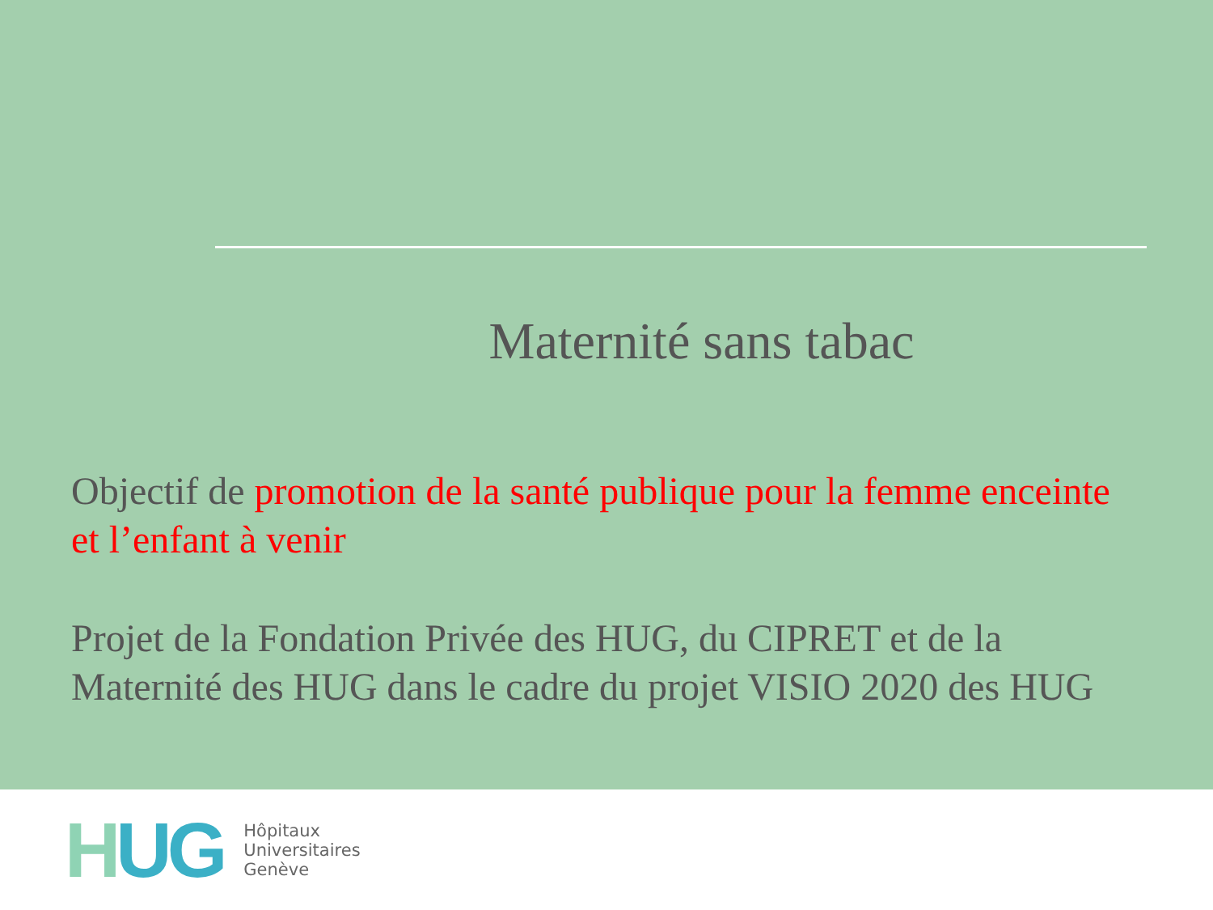Maternité sans tabac
Objectif de promotion de la santé publique pour la femme enceinte et l’enfant à venir
Projet de la Fondation Privée des HUG, du CIPRET et de la Maternité des HUG dans le cadre du projet VISIO 2020 des HUG
HUG
Hôpitaux
Universitaires
Genève